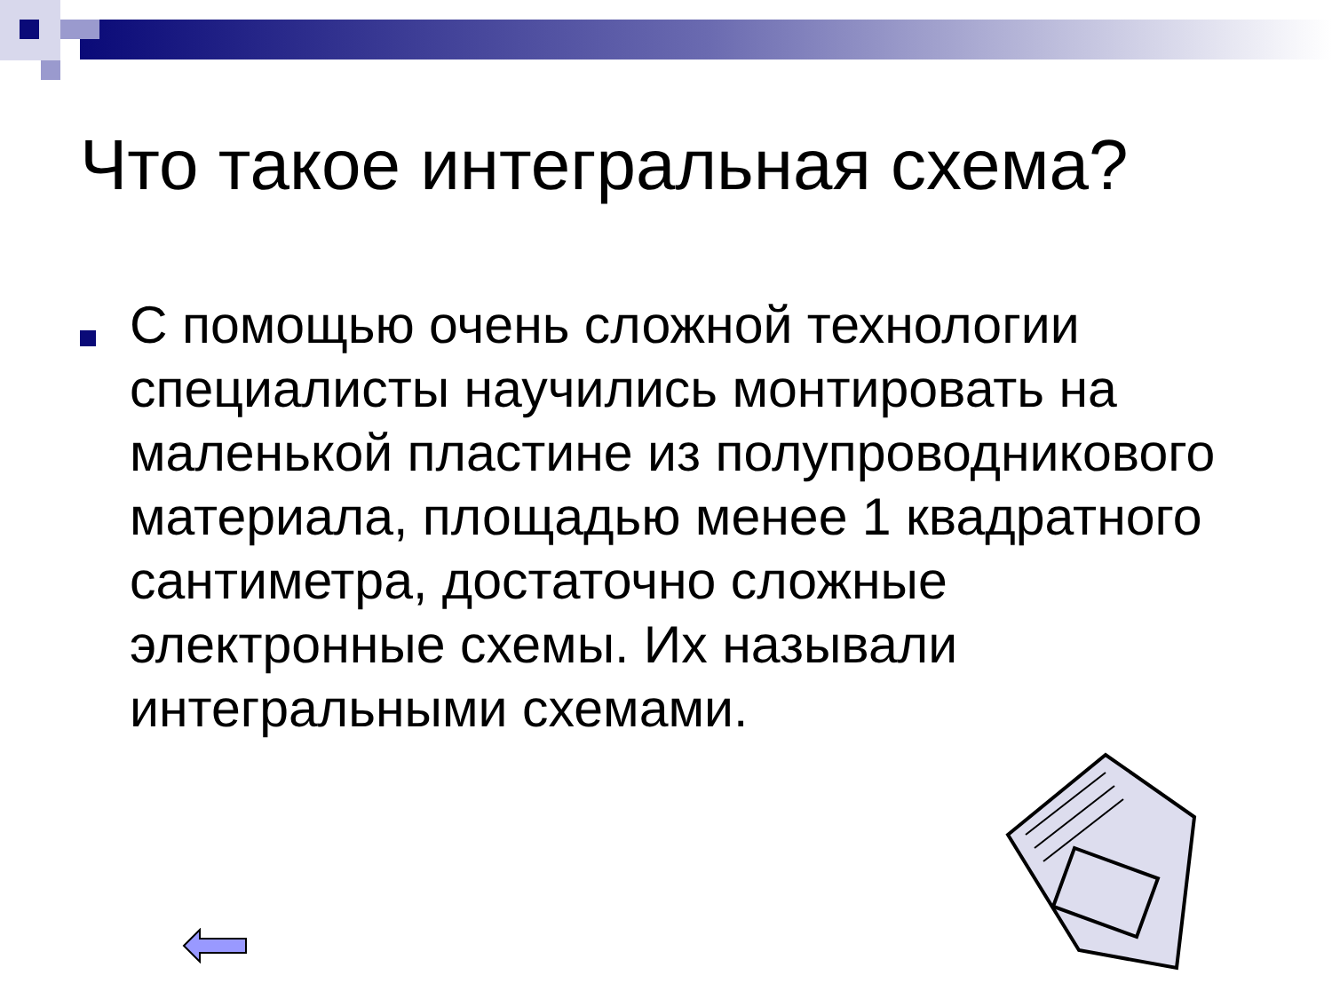Что такое интегральная схема?
С помощью очень сложной технологии специалисты научились монтировать на маленькой пластине из полупроводникового материала, площадью менее 1 квадратного сантиметра, достаточно сложные электронные схемы. Их называли интегральными схемами.